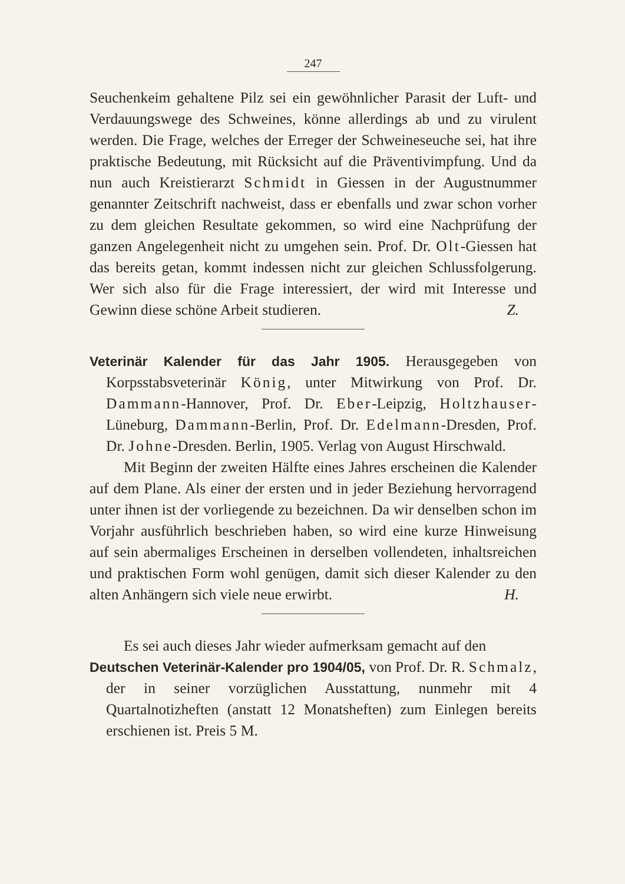247
Seuchenkeim gehaltene Pilz sei ein gewöhnlicher Parasit der Luft- und Verdauungswege des Schweines, könne allerdings ab und zu virulent werden. Die Frage, welches der Erreger der Schweineseuche sei, hat ihre praktische Bedeutung, mit Rücksicht auf die Präventivimpfung. Und da nun auch Kreistierarzt Schmidt in Giessen in der Augustnummer genannter Zeitschrift nachweist, dass er ebenfalls und zwar schon vorher zu dem gleichen Resultate gekommen, so wird eine Nachprüfung der ganzen Angelegenheit nicht zu umgehen sein. Prof. Dr. Olt-Giessen hat das bereits getan, kommt indessen nicht zur gleichen Schlussfolgerung. Wer sich also für die Frage interessiert, der wird mit Interesse und Gewinn diese schöne Arbeit studieren.
Z.
Veterinär Kalender für das Jahr 1905. Herausgegeben von Korpsstabsveterinär König, unter Mitwirkung von Prof. Dr. Dammann-Hannover, Prof. Dr. Eber-Leipzig, Holtzhauser-Lüneburg, Dammann-Berlin, Prof. Dr. Edelmann-Dresden, Prof. Dr. Johne-Dresden. Berlin, 1905. Verlag von August Hirschwald.
Mit Beginn der zweiten Hälfte eines Jahres erscheinen die Kalender auf dem Plane. Als einer der ersten und in jeder Beziehung hervorragend unter ihnen ist der vorliegende zu bezeichnen. Da wir denselben schon im Vorjahr ausführlich beschrieben haben, so wird eine kurze Hinweisung auf sein abermaliges Erscheinen in derselben vollendeten, inhaltsreichen und praktischen Form wohl genügen, damit sich dieser Kalender zu den alten Anhängern sich viele neue erwirbt.
H.
Es sei auch dieses Jahr wieder aufmerksam gemacht auf den
Deutschen Veterinär-Kalender pro 1904/05, von Prof. Dr. R. Schmalz, der in seiner vorzüglichen Ausstattung, nunmehr mit 4 Quartalnotizheften (anstatt 12 Monatsheften) zum Einlegen bereits erschienen ist. Preis 5 M.